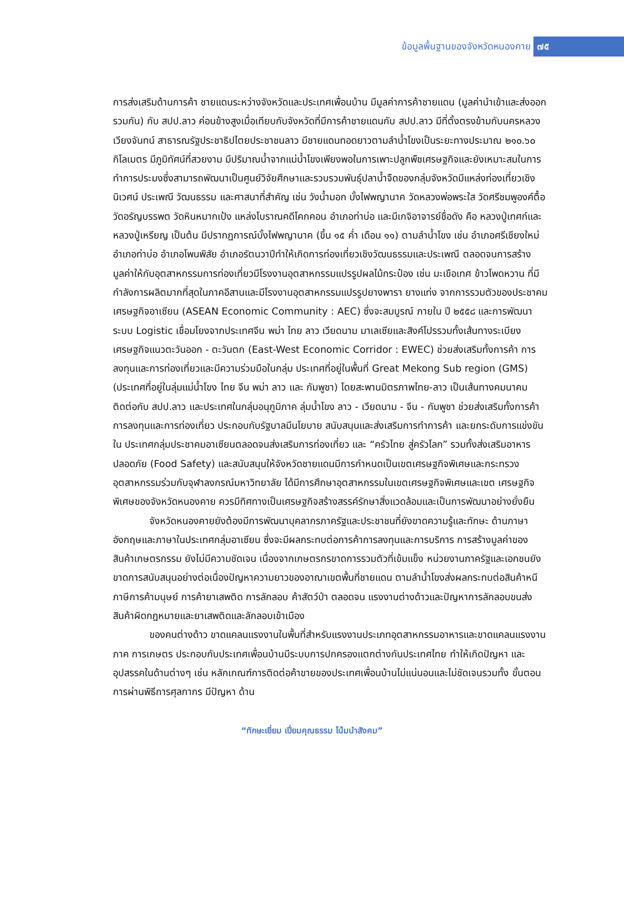ข้อมูลพื้นฐานของจังหวัดหนองคาย ๗๕
การส่งเสริมด้านการค้า ชายแดนระหว่างจังหวัดและประเทศเพื่อนบ้าน มีมูลค่าการค้าชายแดน (มูลค่านำเข้าและส่งออกรวมกัน) กับ สปป.ลาว ค่อนข้างสูงเมื่อเทียบกับจังหวัดที่มีการค้าชายแดนกับ สปป.ลาว มีที่ตั้งตรงข้ามกับนครหลวง เวียงจันทน์ สาธารณรัฐประชาธิปไตยประชาชนลาว มีชายแดนทอดยาวตามลำน้ำโขงเป็นระยะทางประมาณ ๒๑๐.๖๐ กิโลเมตร มีภูมิทัศน์ที่สวยงาม มีปริมาณน้ำจากแม่น้ำโขงเพียงพอในการเพาะปลูกพืชเศรษฐกิจและยังเหมาะสมในการทำการประมงซึ่งสามารถพัฒนาเป็นศูนย์วิจัยศึกษาและรวบรวมพันธุ์ปลาน้ำจืดของกลุ่มจังหวัดมีแหล่งท่องเที่ยวเชิงนิเวศน์ ประเพณี วัฒนธรรม และศาสนาที่สำคัญ เช่น วังน้ำมอก บั้งไฟพญานาค วัดหลวงพ่อพระใส วัดศรีชมพูองค์ตื้อ วัดอรัญบรรพต วัดหินหมากเป้ง แหล่งโบราณคดีโคกคอน อำเภอท่าบ่อ และมีเกจิอาจารย์ชื่อดัง คือ หลวงปู่เทศก์และหลวงปู่เหรียญ เป็นต้น มีปรากฏการณ์บั้งไฟพญานาค (ขึ้น ๑๕ ค่ำ เดือน ๑๑) ตามลำน้ำโขง เช่น อำเภอศรีเชียงใหม่ อำเภอท่าบ่อ อำเภอโพนพิสัย อำเภอรัตนวาปีทำให้เกิดการท่องเที่ยวเชิงวัฒนธรรมและประเพณี ตลอดจนการสร้างมูลค่าให้กับอุตสาหกรรมการท่องเที่ยวมีโรงงานอุตสาหกรรมแปรรูปผลไม้กระป๋อง เช่น มะเขือเทศ ข้าวโพดหวาน ที่มีกำลังการผลิตมากที่สุดในภาคอีสานและมีโรงงานอุตสาหกรรมแปรรูปยางพารา ยางแท่ง จากการรวมตัวของประชาคมเศรษฐกิจอาเซียน (ASEAN Economic Community : AEC) ซึ่งจะสมบูรณ์ ภายใน ปี ๒๕๕๘ และการพัฒนาระบบ Logistic เชื่อมโยงจากประเทศจีน พม่า ไทย ลาว เวียดนาม มาเลเซียและสิงค์โปรรวมทั้งเส้นทางระเบียงเศรษฐกิจแนวตะวันออก - ตะวันตก (East-West Economic Corridor : EWEC) ช่วยส่งเสริมทั้งการค้า การลงทุนและการท่องเที่ยวและมีความร่วมมือในกลุ่ม ประเทศที่อยู่ในพื้นที่ Great Mekong Sub region (GMS) (ประเทศที่อยู่ในลุ่มแม่น้ำโขง ไทย จีน พม่า ลาว และ กัมพูชา) โดยสะพานมิตรภาพไทย-ลาว เป็นเส้นทางคมนาคมติดต่อกับ สปป.ลาว และประเทศในกลุ่มอนุภูมิภาค ลุ่มน้ำโขง ลาว - เวียดนาม - จีน - กัมพูชา ช่วยส่งเสริมทั้งการค้า การลงทุนและการท่องเที่ยว ประกอบกับรัฐบาลมีนโยบาย สนับสนุนและส่งเสริมการทำการค้า และยกระดับการแข่งขันใน ประเทศกลุ่มประชาคมอาเซียนตลอดจนส่งเสริมการท่องเที่ยว และ “ครัวไทย สู่ครัวโลก” รวมทั้งส่งเสริมอาหาร ปลอดภัย (Food Safety) และสนับสนุนให้จังหวัดชายแดนมีการกำหนดเป็นเขตเศรษฐกิจพิเศษและกระทรวงอุตสาหกรรมร่วมกับจุฬาลงกรณ์มหาวิทยาลัย ได้มีการศึกษาอุตสาหกรรมในเขตเศรษฐกิจพิเศษและเขต เศรษฐกิจพิเศษของจังหวัดหนองคาย ควรมีทิศทางเป็นเศรษฐกิจสร้างสรรค์รักษาสิ่งแวดล้อมและเป็นการพัฒนาอย่างยั่งยืน
จังหวัดหนองคายยังต้องมีการพัฒนาบุคลากรภาครัฐและประชาชนที่ยังขาดความรู้และทักษะ ด้านภาษาอังกฤษและภาษาในประเทศกลุ่มอาเซียน ซึ่งจะมีผลกระทบต่อการค้าการลงทุนและการบริการ การสร้างมูลค่าของสินค้าเกษตรกรรม ยังไม่มีความชัดเจน เนื่องจากเกษตรกรขาดการรวมตัวที่เข้มแข็ง หน่วยงานภาครัฐและเอกชนยังขาดการสนับสนุนอย่างต่อเนื่องปัญหาความยาวของอาณาเขตพื้นที่ชายแดน ตามลำน้ำโขงส่งผลกระทบต่อสินค้าหนีภาษีการค้ามนุษย์ การค้ายาเสพติด การลักลอบ ค้าสัตว์ป่า ตลอดจน แรงงานต่างด้าวและปัญหาการลักลอบขนส่งสินค้าผิดกฎหมายและยาเสพติดและลักลอบเข้าเมือง
ของคนต่างด้าว ขาดแคลนแรงงานในพื้นที่สำหรับแรงงานประเภทอุตสาหกรรมอาหารและขาดแคลนแรงงานภาค การเกษตร ประกอบกับประเทศเพื่อนบ้านมีระบบการปกครองแตกต่างกันประเทศไทย ทำให้เกิดปัญหา และอุปสรรคในด้านต่างๆ เช่น หลักเกณฑ์การติดต่อค้าขายของประเทศเพื่อนบ้านไม่แน่นอนและไม่ชัดเจนรวมทั้ง ขั้นตอนการผ่านพิธีการศุลกากร มีปัญหา ด้าน
“ทักษะเยี่ยม เปี่ยมคุณธรรม โน้มนำสังคม”